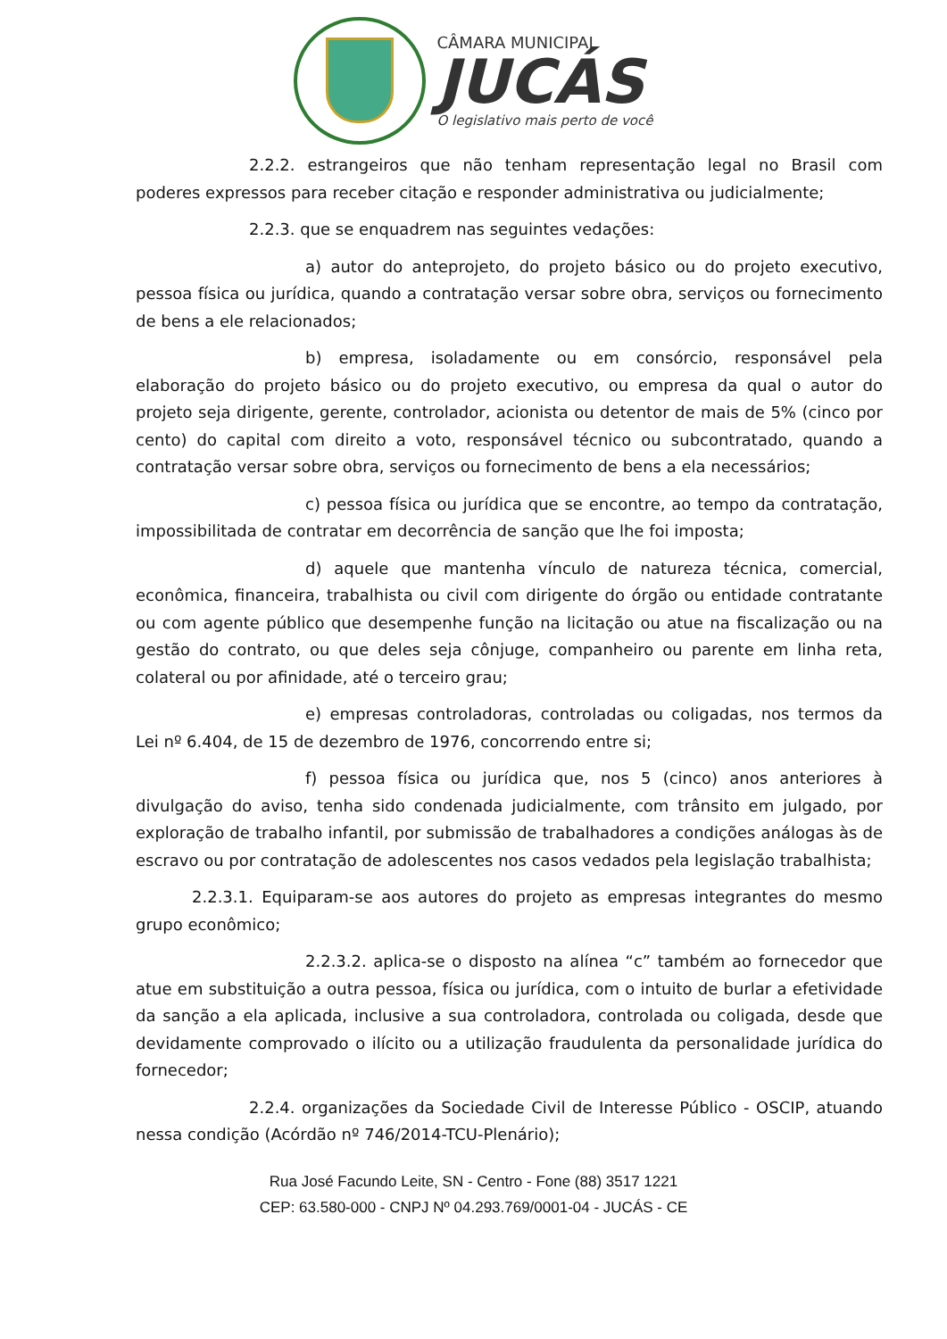CÂMARA MUNICIPAL
JUCÁS
O legislativo mais perto de você
2.2.2. estrangeiros que não tenham representação legal no Brasil com poderes expressos para receber citação e responder administrativa ou judicialmente;
2.2.3. que se enquadrem nas seguintes vedações:
a) autor do anteprojeto, do projeto básico ou do projeto executivo, pessoa física ou jurídica, quando a contratação versar sobre obra, serviços ou fornecimento de bens a ele relacionados;
b) empresa, isoladamente ou em consórcio, responsável pela elaboração do projeto básico ou do projeto executivo, ou empresa da qual o autor do projeto seja dirigente, gerente, controlador, acionista ou detentor de mais de 5% (cinco por cento) do capital com direito a voto, responsável técnico ou subcontratado, quando a contratação versar sobre obra, serviços ou fornecimento de bens a ela necessários;
c) pessoa física ou jurídica que se encontre, ao tempo da contratação, impossibilitada de contratar em decorrência de sanção que lhe foi imposta;
d) aquele que mantenha vínculo de natureza técnica, comercial, econômica, financeira, trabalhista ou civil com dirigente do órgão ou entidade contratante ou com agente público que desempenhe função na licitação ou atue na fiscalização ou na gestão do contrato, ou que deles seja cônjuge, companheiro ou parente em linha reta, colateral ou por afinidade, até o terceiro grau;
e) empresas controladoras, controladas ou coligadas, nos termos da Lei nº 6.404, de 15 de dezembro de 1976, concorrendo entre si;
f) pessoa física ou jurídica que, nos 5 (cinco) anos anteriores à divulgação do aviso, tenha sido condenada judicialmente, com trânsito em julgado, por exploração de trabalho infantil, por submissão de trabalhadores a condições análogas às de escravo ou por contratação de adolescentes nos casos vedados pela legislação trabalhista;
2.2.3.1. Equiparam-se aos autores do projeto as empresas integrantes do mesmo grupo econômico;
2.2.3.2. aplica-se o disposto na alínea “c” também ao fornecedor que atue em substituição a outra pessoa, física ou jurídica, com o intuito de burlar a efetividade da sanção a ela aplicada, inclusive a sua controladora, controlada ou coligada, desde que devidamente comprovado o ilícito ou a utilização fraudulenta da personalidade jurídica do fornecedor;
2.2.4. organizações da Sociedade Civil de Interesse Público - OSCIP, atuando nessa condição (Acórdão nº 746/2014-TCU-Plenário);
Rua José Facundo Leite, SN - Centro - Fone (88) 3517 1221
CEP: 63.580-000 - CNPJ Nº 04.293.769/0001-04 - JUCÁS - CE